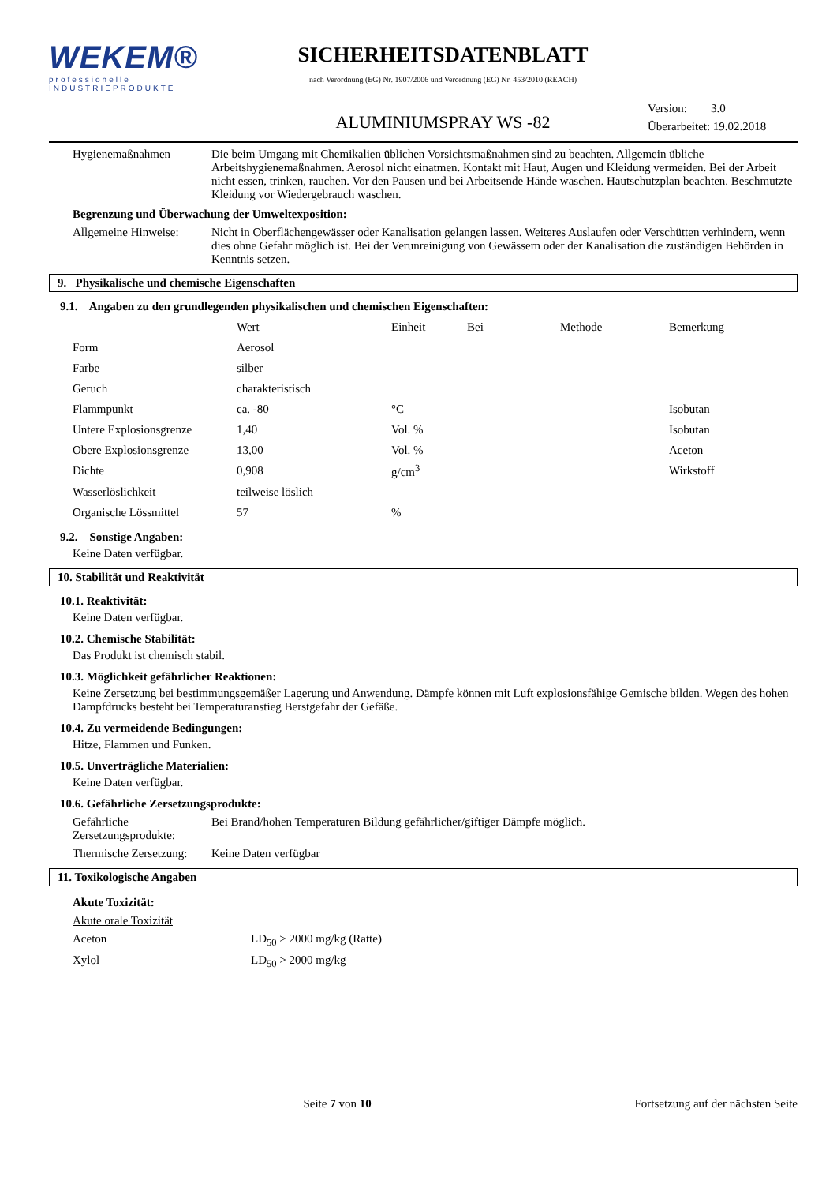WEKEM®
professionelle
INDUSTRIEPRODUKTE
SICHERHEITSDATENBLATT
nach Verordnung (EG) Nr. 1907/2006 und Verordnung (EG) Nr. 453/2010 (REACH)
ALUMINIUMSPRAY WS -82
Version: 3.0
Überarbeitet: 19.02.2018
Hygienemaßnahmen Die beim Umgang mit Chemikalien üblichen Vorsichtsmaßnahmen sind zu beachten. Allgemein übliche Arbeitshygienemaßnahmen. Aerosol nicht einatmen. Kontakt mit Haut, Augen und Kleidung vermeiden. Bei der Arbeit nicht essen, trinken, rauchen. Vor den Pausen und bei Arbeitsende Hände waschen. Hautschutzplan beachten. Beschmutzte Kleidung vor Wiedergebrauch waschen.
Begrenzung und Überwachung der Umweltexposition:
Allgemeine Hinweise:
Nicht in Oberflächengewässer oder Kanalisation gelangen lassen. Weiteres Auslaufen oder Verschütten verhindern, wenn dies ohne Gefahr möglich ist. Bei der Verunreinigung von Gewässern oder der Kanalisation die zuständigen Behörden in Kenntnis setzen.
9. Physikalische und chemische Eigenschaften
9.1. Angaben zu den grundlegenden physikalischen und chemischen Eigenschaften:
| | Wert | Einheit | Bei | Methode | Bemerkung |
| --- | --- | --- | --- | --- | --- |
| Form | Aerosol | | | | |
| Farbe | silber | | | | |
| Geruch | charakteristisch | | | | |
| Flammpunkt | ca. -80 | °C | | | Isobutan |
| Untere Explosionsgrenze | 1,40 | Vol. % | | | Isobutan |
| Obere Explosionsgrenze | 13,00 | Vol. % | | | Aceton |
| Dichte | 0,908 | g/cm<sup>3</sup> | | | Wirkstoff |
| Wasserlöslichkeit | teilweise löslich | | | | |
| Organische Lössmittel | 57 | % | | | |
9.2. Sonstige Angaben:
Keine Daten verfügbar.
10. Stabilität und Reaktivität
10.1. Reaktivität:
Keine Daten verfügbar.
10.2. Chemische Stabilität:
Das Produkt ist chemisch stabil.
10.3. Möglichkeit gefährlicher Reaktionen:
Keine Zersetzung bei bestimmungsgemäßer Lagerung und Anwendung. Dämpfe können mit Luft explosionsfähige Gemische bilden. Wegen des hohen Dampfdrucks besteht bei Temperaturanstieg Berstgefahr der Gefäße.
10.4. Zu vermeidende Bedingungen:
Hitze, Flammen und Funken.
10.5. Unverträgliche Materialien:
Keine Daten verfügbar.
10.6. Gefährliche Zersetzungsprodukte:
Gefährliche Zersetzungsprodukte:
Bei Brand/hohen Temperaturen Bildung gefährlicher/giftiger Dämpfe möglich.
Thermische Zersetzung:
Keine Daten verfügbar
11. Toxikologische Angaben
Akute Toxizität:
Akute orale Toxizität
Aceton LD<sub>50</sub> > 2000 mg/kg (Ratte)
Xylol LD<sub>50</sub> > 2000 mg/kg
Seite 7 von 10 Fortsetzung auf der nächsten Seite